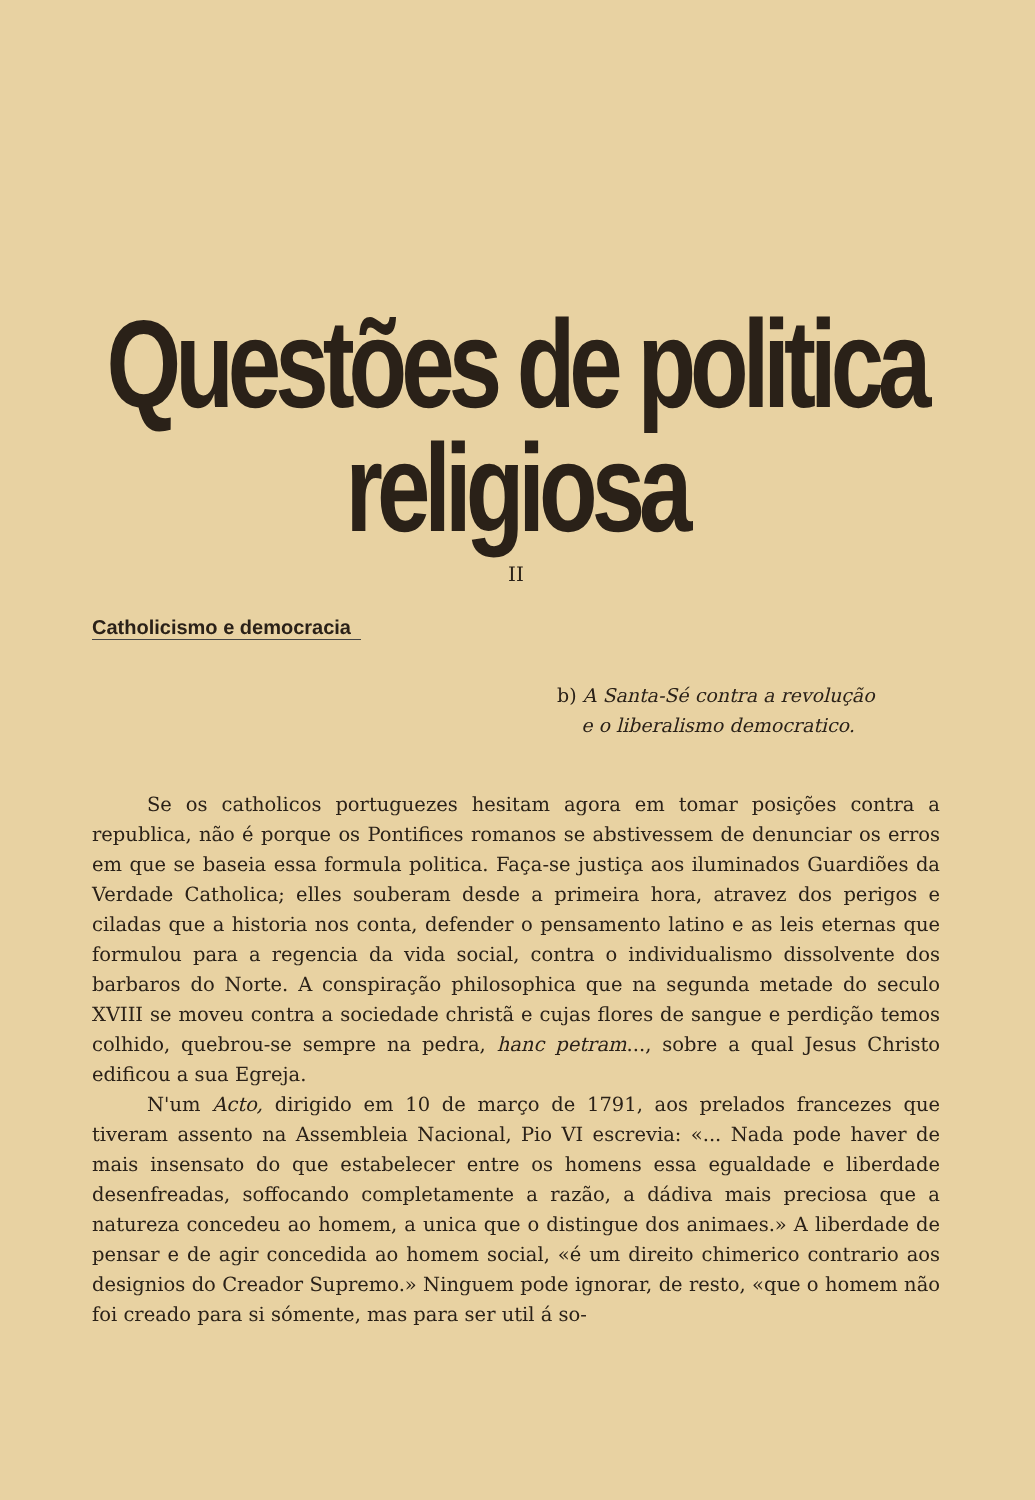Questões de politica religiosa
II
Catholicismo e democracia
b) A Santa-Sé contra a revolução
e o liberalismo democratico.
Se os catholicos portuguezes hesitam agora em tomar posições contra a republica, não é porque os Pontifices romanos se abstivessem de denunciar os erros em que se baseia essa formula politica. Faça-se justiça aos iluminados Guardiões da Verdade Catholica; elles souberam desde a primeira hora, atravez dos perigos e ciladas que a historia nos conta, defender o pensamento latino e as leis eternas que formulou para a regencia da vida social, contra o individualismo dissolvente dos barbaros do Norte. A conspiração philosophica que na segunda metade do seculo XVIII se moveu contra a sociedade christã e cujas flores de sangue e perdição temos colhido, quebrou-se sempre na pedra, hanc petram..., sobre a qual Jesus Christo edificou a sua Egreja.
N'um Acto, dirigido em 10 de março de 1791, aos prelados francezes que tiveram assento na Assembleia Nacional, Pio VI escrevia: «... Nada pode haver de mais insensato do que estabelecer entre os homens essa egualdade e liberdade desenfreadas, soffocando completamente a razão, a dádiva mais preciosa que a natureza concedeu ao homem, a unica que o distingue dos animaes.» A liberdade de pensar e de agir concedida ao homem social, «é um direito chimerico contrario aos designios do Creador Supremo.» Ninguem pode ignorar, de resto, «que o homem não foi creado para si sómente, mas para ser util á so-